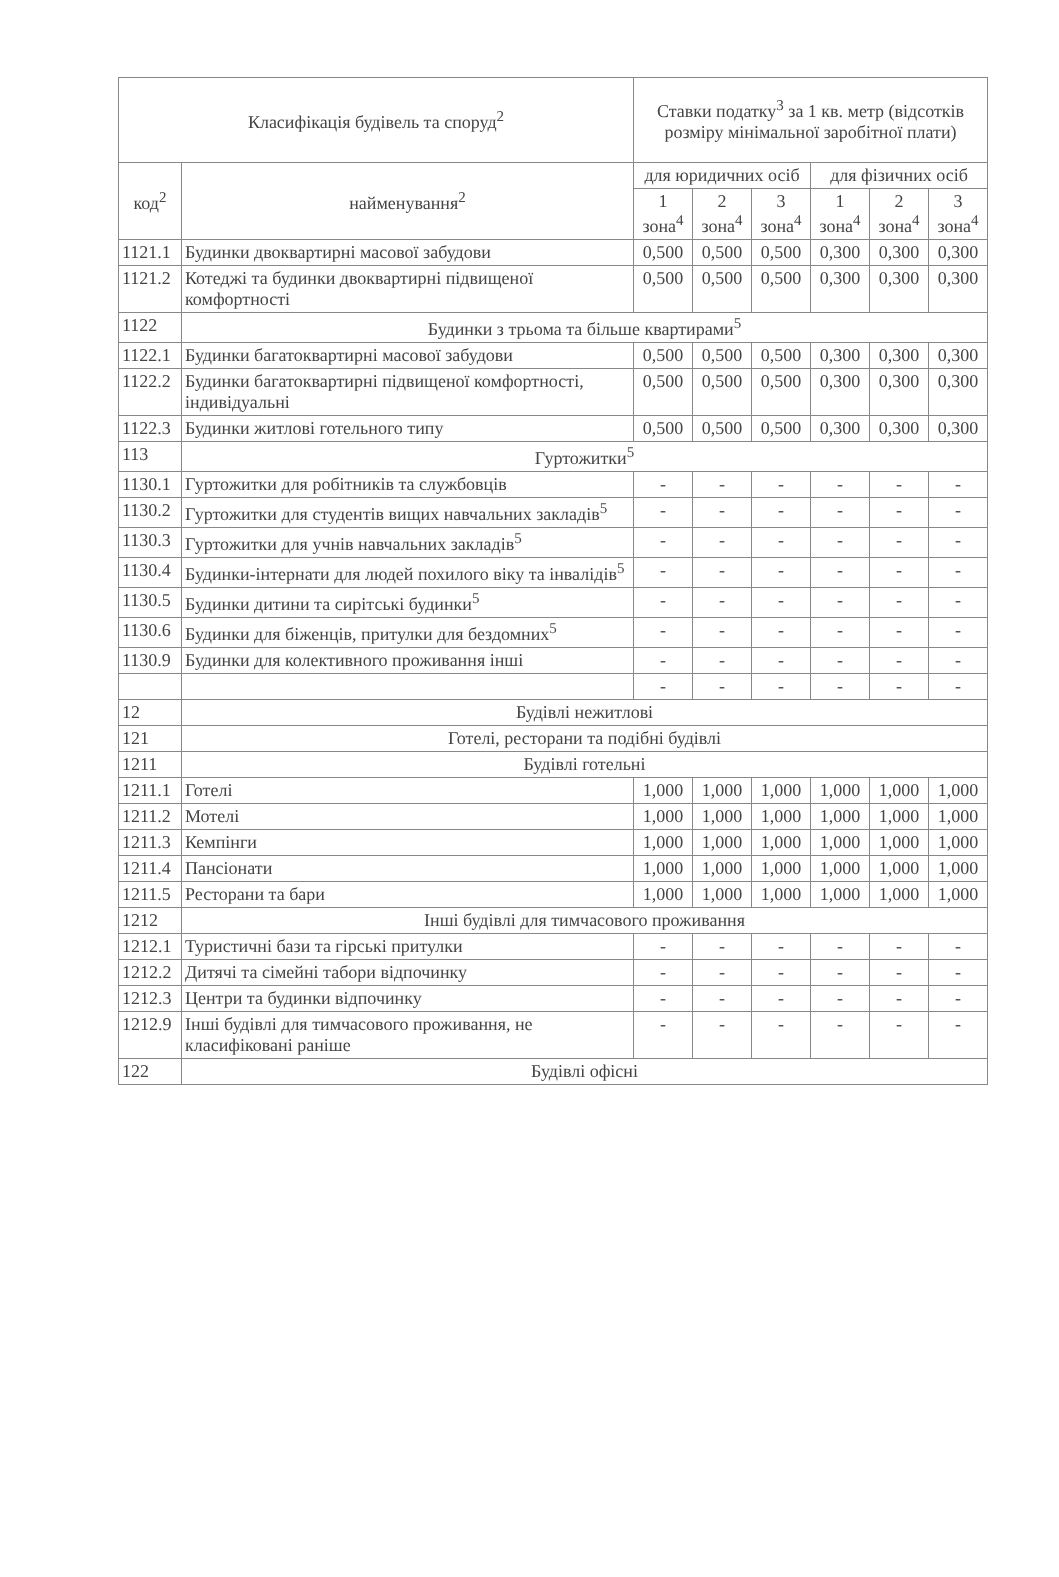| Класифікація будівель та споруд<sup>2</sup> | | Ставки податку<sup>3</sup> за 1 кв. метр (відсотків розміру мінімальної заробітної плати) | | | | | |
| --- | --- | --- | --- | --- | --- | --- | --- |
| код<sup>2</sup> | найменування<sup>2</sup> | для юридичних осіб | | | для фізичних осіб | | |
| | | 1 зона<sup>4</sup> | 2 зона<sup>4</sup> | 3 зона<sup>4</sup> | 1 зона<sup>4</sup> | 2 зона<sup>4</sup> | 3 зона<sup>4</sup> |
| 1121.1 | Будинки двоквартирні масової забудови | 0,500 | 0,500 | 0,500 | 0,300 | 0,300 | 0,300 |
| 1121.2 | Котеджі та будинки двоквартирні підвищеної комфортності | 0,500 | 0,500 | 0,500 | 0,300 | 0,300 | 0,300 |
| 1122 | Будинки з трьома та більше квартирами<sup>5</sup> | | | | | | |
| 1122.1 | Будинки багатоквартирні масової забудови | 0,500 | 0,500 | 0,500 | 0,300 | 0,300 | 0,300 |
| 1122.2 | Будинки багатоквартирні підвищеної комфортності, індивідуальні | 0,500 | 0,500 | 0,500 | 0,300 | 0,300 | 0,300 |
| 1122.3 | Будинки житлові готельного типу | 0,500 | 0,500 | 0,500 | 0,300 | 0,300 | 0,300 |
| 113 | Гуртожитки<sup>5</sup> | | | | | | |
| 1130.1 | Гуртожитки для робітників та службовців | - | - | - | - | - | - |
| 1130.2 | Гуртожитки для студентів вищих навчальних закладів<sup>5</sup> | - | - | - | - | - | - |
| 1130.3 | Гуртожитки для учнів навчальних закладів<sup>5</sup> | - | - | - | - | - | - |
| 1130.4 | Будинки-інтернати для людей похилого віку та інвалідів<sup>5</sup> | - | - | - | - | - | - |
| 1130.5 | Будинки дитини та сирітські будинки<sup>5</sup> | - | - | - | - | - | - |
| 1130.6 | Будинки для біженців, притулки для бездомних<sup>5</sup> | - | - | - | - | - | - |
| 1130.9 | Будинки для колективного проживання інші | - | - | - | - | - | - |
| | | - | - | - | - | - | - |
| 12 | Будівлі нежитлові | | | | | | |
| 121 | Готелі, ресторани та подібні будівлі | | | | | | |
| 1211 | Будівлі готельні | | | | | | |
| 1211.1 | Готелі | 1,000 | 1,000 | 1,000 | 1,000 | 1,000 | 1,000 |
| 1211.2 | Мотелі | 1,000 | 1,000 | 1,000 | 1,000 | 1,000 | 1,000 |
| 1211.3 | Кемпінги | 1,000 | 1,000 | 1,000 | 1,000 | 1,000 | 1,000 |
| 1211.4 | Пансіонати | 1,000 | 1,000 | 1,000 | 1,000 | 1,000 | 1,000 |
| 1211.5 | Ресторани та бари | 1,000 | 1,000 | 1,000 | 1,000 | 1,000 | 1,000 |
| 1212 | Інші будівлі для тимчасового проживання | | | | | | |
| 1212.1 | Туристичні бази та гірські притулки | - | - | - | - | - | - |
| 1212.2 | Дитячі та сімейні табори відпочинку | - | - | - | - | - | - |
| 1212.3 | Центри та будинки відпочинку | - | - | - | - | - | - |
| 1212.9 | Інші будівлі для тимчасового проживання, не класифіковані раніше | - | - | - | - | - | - |
| 122 | Будівлі офісні | | | | | | |